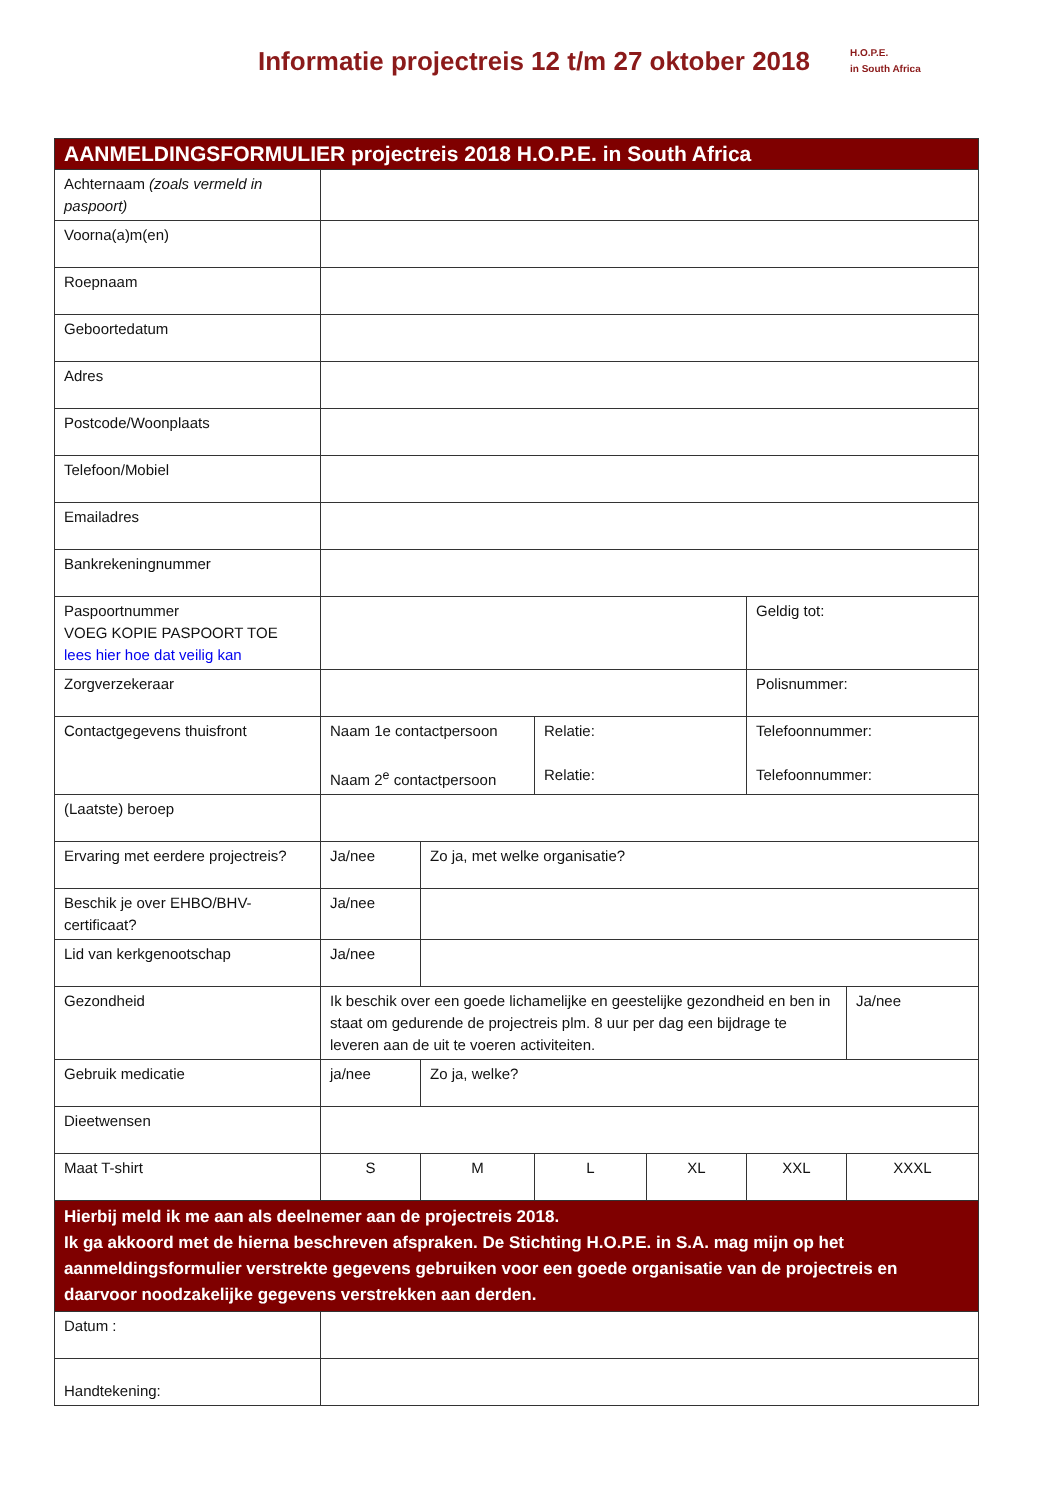Informatie projectreis 12 t/m 27 oktober 2018
H.O.P.E.
in South Africa
| AANMELDINGSFORMULIER projectreis 2018 H.O.P.E. in South Africa | | | | | | |
| --- | --- | --- | --- | --- | --- | --- |
| Achternaam (zoals vermeld in paspoort) | | | | | | |
| Voorna(a)m(en) | | | | | | |
| Roepnaam | | | | | | |
| Geboortedatum | | | | | | |
| Adres | | | | | | |
| Postcode/Woonplaats | | | | | | |
| Telefoon/Mobiel | | | | | | |
| Emailadres | | | | | | |
| Bankrekeningnummer | | | | | | |
| Paspoortnummer VOEG KOPIE PASPOORT TOE lees hier hoe dat veilig kan | | | | | Geldig tot: | |
| Zorgverzekeraar | | | | | Polisnummer: | |
| Contactgegevens thuisfront | Naam 1e contactpersoon Naam 2<sup>e</sup> contactpersoon | | Relatie: Relatie: | | Telefoonnummer: Telefoonnummer: | |
| (Laatste) beroep | | | | | | |
| Ervaring met eerdere projectreis? | Ja/nee | Zo ja, met welke organisatie? | | | | |
| Beschik je over EHBO/BHV-certificaat? | Ja/nee | | | | | |
| Lid van kerkgenootschap | Ja/nee | | | | | |
| Gezondheid | Ik beschik over een goede lichamelijke en geestelijke gezondheid en ben in staat om gedurende de projectreis plm. 8 uur per dag een bijdrage te leveren aan de uit te voeren activiteiten. | | | | | Ja/nee |
| Gebruik medicatie | ja/nee | Zo ja, welke? | | | | |
| Dieetwensen | | | | | | |
| Maat T-shirt | S | M | L | XL | XXL | XXXL |
| Hierbij meld ik me aan als deelnemer aan de projectreis 2018. Ik ga akkoord met de hierna beschreven afspraken. De Stichting H.O.P.E. in S.A. mag mijn op het aanmeldingsformulier verstrekte gegevens gebruiken voor een goede organisatie van de projectreis en daarvoor noodzakelijke gegevens verstrekken aan derden. | | | | | | |
| Datum : | | | | | | |
| Handtekening: | | | | | | |